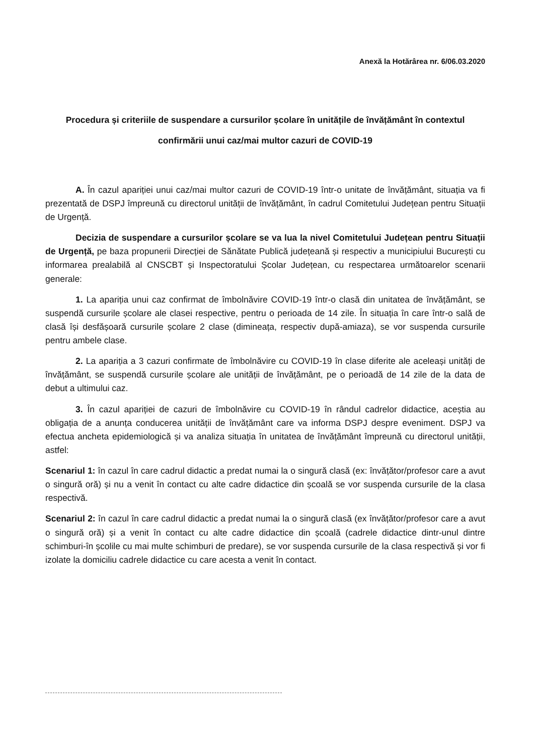Anexă la Hotărârea nr. 6/06.03.2020
Procedura și criteriile de suspendare a cursurilor școlare în unitățile de învățământ în contextul confirmării unui caz/mai multor cazuri de COVID-19
A. În cazul apariției unui caz/mai multor cazuri de COVID-19 într-o unitate de învățământ, situația va fi prezentată de DSPJ împreună cu directorul unității de învățământ, în cadrul Comitetului Județean pentru Situații de Urgență.
Decizia de suspendare a cursurilor școlare se va lua la nivel Comitetului Județean pentru Situații de Urgență, pe baza propunerii Direcției de Sănătate Publică județeană și respectiv a municipiului București cu informarea prealabilă al CNSCBT și Inspectoratului Școlar Județean, cu respectarea următoarelor scenarii generale:
1. La apariția unui caz confirmat de îmbolnăvire COVID-19 într-o clasă din unitatea de învățământ, se suspendă cursurile școlare ale clasei respective, pentru o perioada de 14 zile. În situația în care într-o sală de clasă își desfășoară cursurile școlare 2 clase (dimineața, respectiv după-amiaza), se vor suspenda cursurile pentru ambele clase.
2. La apariția a 3 cazuri confirmate de îmbolnăvire cu COVID-19 în clase diferite ale aceleași unități de învățământ, se suspendă cursurile școlare ale unității de învățământ, pe o perioadă de 14 zile de la data de debut a ultimului caz.
3. În cazul apariției de cazuri de îmbolnăvire cu COVID-19 în rândul cadrelor didactice, aceștia au obligația de a anunța conducerea unității de învățământ care va informa DSPJ despre eveniment. DSPJ va efectua ancheta epidemiologică și va analiza situația în unitatea de învățământ împreună cu directorul unității, astfel:
Scenariul 1: în cazul în care cadrul didactic a predat numai la o singură clasă (ex: învățător/profesor care a avut o singură oră) și nu a venit în contact cu alte cadre didactice din școală se vor suspenda cursurile de la clasa respectivă.
Scenariul 2: în cazul în care cadrul didactic a predat numai la o singură clasă (ex învățător/profesor care a avut o singură oră) și a venit în contact cu alte cadre didactice din școală (cadrele didactice dintr-unul dintre schimburi-în școlile cu mai multe schimburi de predare), se vor suspenda cursurile de la clasa respectivă și vor fi izolate la domiciliu cadrele didactice cu care acesta a venit în contact.